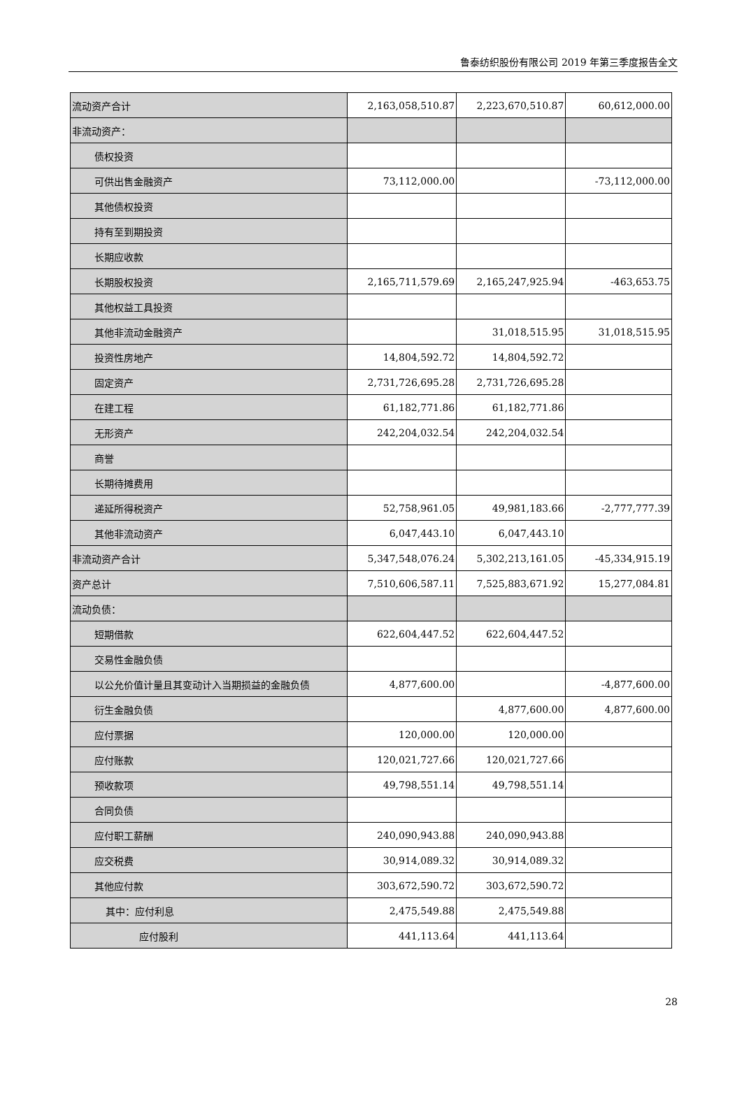鲁泰纺织股份有限公司 2019 年第三季度报告全文
| 流动资产合计 | 2,163,058,510.87 | 2,223,670,510.87 | 60,612,000.00 |
| 非流动资产： | | | |
| 债权投资 | | | |
| 可供出售金融资产 | 73,112,000.00 | | -73,112,000.00 |
| 其他债权投资 | | | |
| 持有至到期投资 | | | |
| 长期应收款 | | | |
| 长期股权投资 | 2,165,711,579.69 | 2,165,247,925.94 | -463,653.75 |
| 其他权益工具投资 | | | |
| 其他非流动金融资产 | | 31,018,515.95 | 31,018,515.95 |
| 投资性房地产 | 14,804,592.72 | 14,804,592.72 | |
| 固定资产 | 2,731,726,695.28 | 2,731,726,695.28 | |
| 在建工程 | 61,182,771.86 | 61,182,771.86 | |
| 无形资产 | 242,204,032.54 | 242,204,032.54 | |
| 商誉 | | | |
| 长期待摊费用 | | | |
| 递延所得税资产 | 52,758,961.05 | 49,981,183.66 | -2,777,777.39 |
| 其他非流动资产 | 6,047,443.10 | 6,047,443.10 | |
| 非流动资产合计 | 5,347,548,076.24 | 5,302,213,161.05 | -45,334,915.19 |
| 资产总计 | 7,510,606,587.11 | 7,525,883,671.92 | 15,277,084.81 |
| 流动负债： | | | |
| 短期借款 | 622,604,447.52 | 622,604,447.52 | |
| 交易性金融负债 | | | |
| 以公允价值计量且其变动计入当期损益的金融负债 | 4,877,600.00 | | -4,877,600.00 |
| 衍生金融负债 | | 4,877,600.00 | 4,877,600.00 |
| 应付票据 | 120,000.00 | 120,000.00 | |
| 应付账款 | 120,021,727.66 | 120,021,727.66 | |
| 预收款项 | 49,798,551.14 | 49,798,551.14 | |
| 合同负债 | | | |
| 应付职工薪酬 | 240,090,943.88 | 240,090,943.88 | |
| 应交税费 | 30,914,089.32 | 30,914,089.32 | |
| 其他应付款 | 303,672,590.72 | 303,672,590.72 | |
| 其中：应付利息 | 2,475,549.88 | 2,475,549.88 | |
| 应付股利 | 441,113.64 | 441,113.64 | |
28